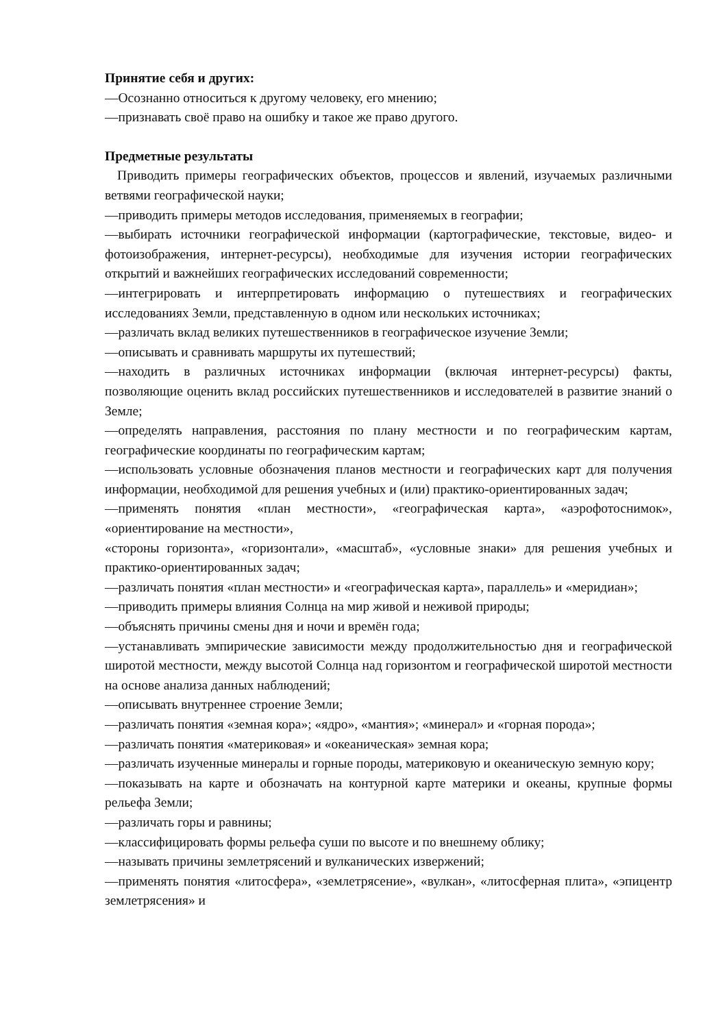Принятие себя и других:
—Осознанно относиться к другому человеку, его мнению;
—признавать своё право на ошибку и такое же право другого.
Предметные результаты
Приводить примеры географических объектов, процессов и явлений, изучаемых различными ветвями географической науки;
—приводить примеры методов исследования, применяемых в географии;
—выбирать источники географической информации (картографические, текстовые, видео- и фотоизображения, интернет-ресурсы), необходимые для изучения истории географических открытий и важнейших географических исследований современности;
—интегрировать и интерпретировать информацию о путешествиях и географических исследованиях Земли, представленную в одном или нескольких источниках;
—различать вклад великих путешественников в географическое изучение Земли;
—описывать и сравнивать маршруты их путешествий;
—находить в различных источниках информации (включая интернет-ресурсы) факты, позволяющие оценить вклад российских путешественников и исследователей в развитие знаний о Земле;
—определять направления, расстояния по плану местности и по географическим картам, географические координаты по географическим картам;
—использовать условные обозначения планов местности и географических карт для получения информации, необходимой для решения учебных и (или) практико-ориентированных задач;
—применять понятия «план местности», «географическая карта», «аэрофотоснимок», «ориентирование на местности»,
«стороны горизонта», «горизонтали», «масштаб», «условные знаки» для решения учебных и практико-ориентированных задач;
—различать понятия «план местности» и «географическая карта», параллель» и «меридиан»;
—приводить примеры влияния Солнца на мир живой и неживой природы;
—объяснять причины смены дня и ночи и времён года;
—устанавливать эмпирические зависимости между продолжительностью дня и географической широтой местности, между высотой Солнца над горизонтом и географической широтой местности на основе анализа данных наблюдений;
—описывать внутреннее строение Земли;
—различать понятия «земная кора»; «ядро», «мантия»; «минерал» и «горная порода»;
—различать понятия «материковая» и «океаническая» земная кора;
—различать изученные минералы и горные породы, материковую и океаническую земную кору;
—показывать на карте и обозначать на контурной карте материки и океаны, крупные формы рельефа Земли;
—различать горы и равнины;
—классифицировать формы рельефа суши по высоте и по внешнему облику;
—называть причины землетрясений и вулканических извержений;
—применять понятия «литосфера», «землетрясение», «вулкан», «литосферная плита», «эпицентр землетрясения» и